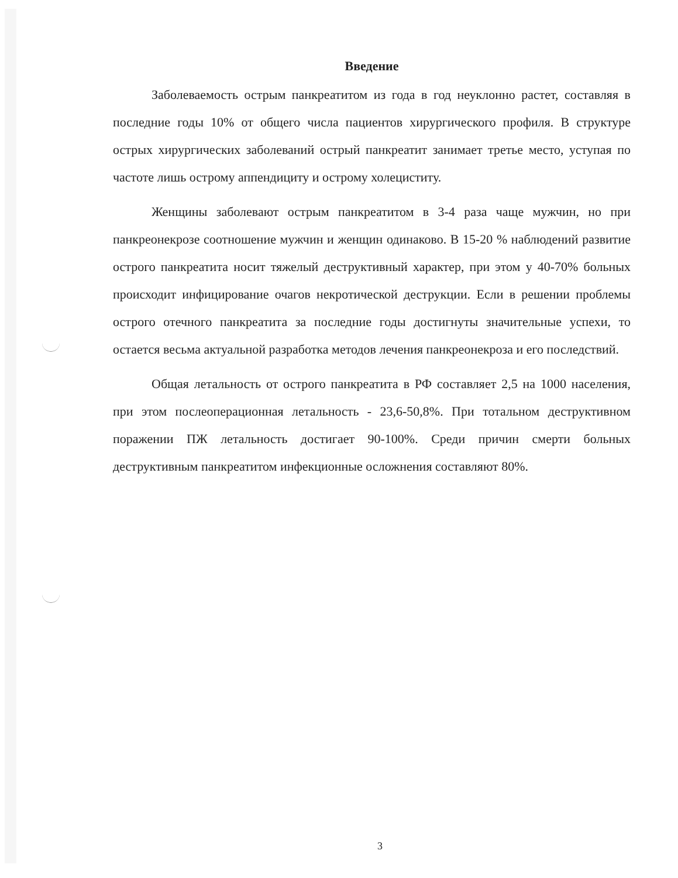Введение
Заболеваемость острым панкреатитом из года в год неуклонно растет, составляя в последние годы 10% от общего числа пациентов хирургического профиля. В структуре острых хирургических заболеваний острый панкреатит занимает третье место, уступая по частоте лишь острому аппендициту и острому холециститу.
Женщины заболевают острым панкреатитом в 3-4 раза чаще мужчин, но при панкреонекрозе соотношение мужчин и женщин одинаково. В 15-20 % наблюдений развитие острого панкреатита носит тяжелый деструктивный характер, при этом у 40-70% больных происходит инфицирование очагов некротической деструкции. Если в решении проблемы острого отечного панкреатита за последние годы достигнуты значительные успехи, то остается весьма актуальной разработка методов лечения панкреонекроза и его последствий.
Общая летальность от острого панкреатита в РФ составляет 2,5 на 1000 населения, при этом послеоперационная летальность - 23,6-50,8%. При тотальном деструктивном поражении ПЖ летальность достигает 90-100%. Среди причин смерти больных деструктивным панкреатитом инфекционные осложнения составляют 80%.
3